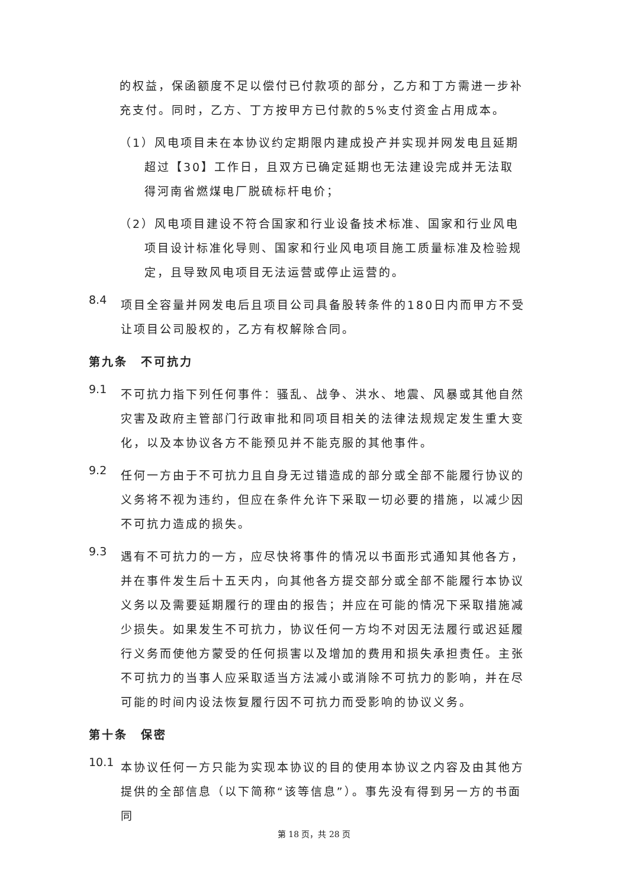的权益，保函额度不足以偿付已付款项的部分，乙方和丁方需进一步补充支付。同时，乙方、丁方按甲方已付款的5%支付资金占用成本。
（1）风电项目未在本协议约定期限内建成投产并实现并网发电且延期超过【30】工作日，且双方已确定延期也无法建设完成并无法取得河南省燃煤电厂脱硫标杆电价；
（2）风电项目建设不符合国家和行业设备技术标准、国家和行业风电项目设计标准化导则、国家和行业风电项目施工质量标准及检验规定，且导致风电项目无法运营或停止运营的。
8.4
项目全容量并网发电后且项目公司具备股转条件的180日内而甲方不受让项目公司股权的，乙方有权解除合同。
第九条　不可抗力
9.1
不可抗力指下列任何事件：骚乱、战争、洪水、地震、风暴或其他自然灾害及政府主管部门行政审批和同项目相关的法律法规规定发生重大变化，以及本协议各方不能预见并不能克服的其他事件。
9.2
任何一方由于不可抗力且自身无过错造成的部分或全部不能履行协议的义务将不视为违约，但应在条件允许下采取一切必要的措施，以减少因不可抗力造成的损失。
9.3
遇有不可抗力的一方，应尽快将事件的情况以书面形式通知其他各方，并在事件发生后十五天内，向其他各方提交部分或全部不能履行本协议义务以及需要延期履行的理由的报告；并应在可能的情况下采取措施减少损失。如果发生不可抗力，协议任何一方均不对因无法履行或迟延履行义务而使他方蒙受的任何损害以及增加的费用和损失承担责任。主张不可抗力的当事人应采取适当方法减小或消除不可抗力的影响，并在尽可能的时间内设法恢复履行因不可抗力而受影响的协议义务。
第十条　保密
10.1
本协议任何一方只能为实现本协议的目的使用本协议之内容及由其他方提供的全部信息（以下简称“该等信息”）。事先没有得到另一方的书面同
第 18 页，共 28 页